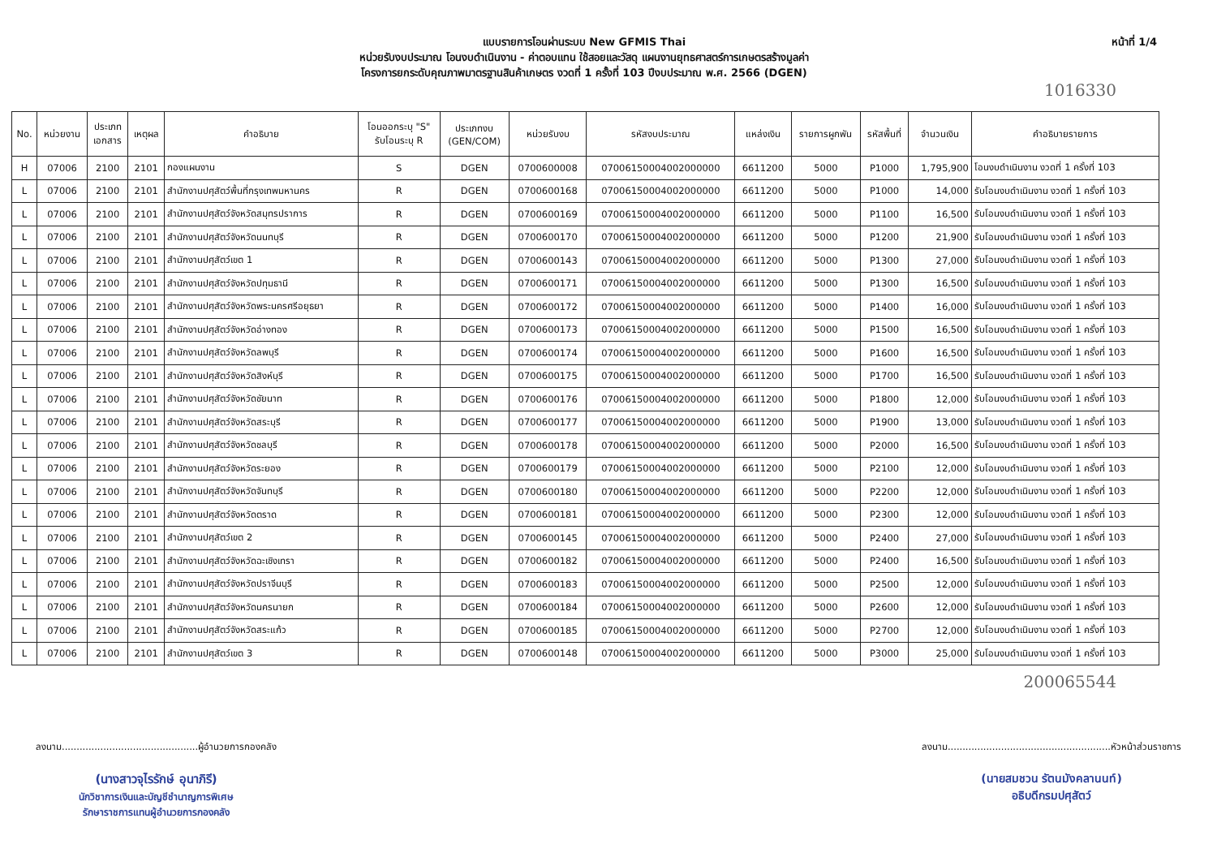แบบรายการโอนผ่านระบบ New GFMIS Thai
หน่วยรับงบประมาณ โอนงบดำเนินงาน - ค่าตอบแทน ใช้สอยและวัสดุ แผนงานยุทธศาสตร์การเกษตรสร้างมูลค่า
โครงการยกระดับคุณภาพมาตรฐานสินค้าเกษตร งวดที่ 1 ครั้งที่ 103 ปีงบประมาณ พ.ศ. 2566 (DGEN)
หน้าที่ 1/4
1016330
| No. | หน่วยงาน | ประเภท เอกสาร | เหตุผล | คำอธิบาย | โอนออกระบุ "S" รับโอนระบุ R | ประเภทงบ (GEN/COM) | หน่วยรับงบ | รหัสงบประมาณ | แหล่งเงิน | รายการผูกพัน | รหัสพื้นที่ | จำนวนเงิน | คำอธิบายรายการ |
| --- | --- | --- | --- | --- | --- | --- | --- | --- | --- | --- | --- | --- | --- |
| H | 07006 | 2100 | 2101 | กองแผนงาน | S | DGEN | 0700600008 | 07006150004002000000 | 6611200 | 5000 | P1000 | 1,795,900 | โอนงบดำเนินงาน งวดที่ 1 ครั้งที่ 103 |
| L | 07006 | 2100 | 2101 | สำนักงานปศุสัตว์พื้นที่กรุงเทพมหานคร | R | DGEN | 0700600168 | 07006150004002000000 | 6611200 | 5000 | P1000 | 14,000 | รับโอนงบดำเนินงาน งวดที่ 1 ครั้งที่ 103 |
| L | 07006 | 2100 | 2101 | สำนักงานปศุสัตว์จังหวัดสมุทรปราการ | R | DGEN | 0700600169 | 07006150004002000000 | 6611200 | 5000 | P1100 | 16,500 | รับโอนงบดำเนินงาน งวดที่ 1 ครั้งที่ 103 |
| L | 07006 | 2100 | 2101 | สำนักงานปศุสัตว์จังหวัดนนทบุรี | R | DGEN | 0700600170 | 07006150004002000000 | 6611200 | 5000 | P1200 | 21,900 | รับโอนงบดำเนินงาน งวดที่ 1 ครั้งที่ 103 |
| L | 07006 | 2100 | 2101 | สำนักงานปศุสัตว์เขต 1 | R | DGEN | 0700600143 | 07006150004002000000 | 6611200 | 5000 | P1300 | 27,000 | รับโอนงบดำเนินงาน งวดที่ 1 ครั้งที่ 103 |
| L | 07006 | 2100 | 2101 | สำนักงานปศุสัตว์จังหวัดปทุมธานี | R | DGEN | 0700600171 | 07006150004002000000 | 6611200 | 5000 | P1300 | 16,500 | รับโอนงบดำเนินงาน งวดที่ 1 ครั้งที่ 103 |
| L | 07006 | 2100 | 2101 | สำนักงานปศุสัตว์จังหวัดพระนครศรีอยุธยา | R | DGEN | 0700600172 | 07006150004002000000 | 6611200 | 5000 | P1400 | 16,000 | รับโอนงบดำเนินงาน งวดที่ 1 ครั้งที่ 103 |
| L | 07006 | 2100 | 2101 | สำนักงานปศุสัตว์จังหวัดอ่างทอง | R | DGEN | 0700600173 | 07006150004002000000 | 6611200 | 5000 | P1500 | 16,500 | รับโอนงบดำเนินงาน งวดที่ 1 ครั้งที่ 103 |
| L | 07006 | 2100 | 2101 | สำนักงานปศุสัตว์จังหวัดลพบุรี | R | DGEN | 0700600174 | 07006150004002000000 | 6611200 | 5000 | P1600 | 16,500 | รับโอนงบดำเนินงาน งวดที่ 1 ครั้งที่ 103 |
| L | 07006 | 2100 | 2101 | สำนักงานปศุสัตว์จังหวัดสิงห์บุรี | R | DGEN | 0700600175 | 07006150004002000000 | 6611200 | 5000 | P1700 | 16,500 | รับโอนงบดำเนินงาน งวดที่ 1 ครั้งที่ 103 |
| L | 07006 | 2100 | 2101 | สำนักงานปศุสัตว์จังหวัดชัยนาท | R | DGEN | 0700600176 | 07006150004002000000 | 6611200 | 5000 | P1800 | 12,000 | รับโอนงบดำเนินงาน งวดที่ 1 ครั้งที่ 103 |
| L | 07006 | 2100 | 2101 | สำนักงานปศุสัตว์จังหวัดสระบุรี | R | DGEN | 0700600177 | 07006150004002000000 | 6611200 | 5000 | P1900 | 13,000 | รับโอนงบดำเนินงาน งวดที่ 1 ครั้งที่ 103 |
| L | 07006 | 2100 | 2101 | สำนักงานปศุสัตว์จังหวัดชลบุรี | R | DGEN | 0700600178 | 07006150004002000000 | 6611200 | 5000 | P2000 | 16,500 | รับโอนงบดำเนินงาน งวดที่ 1 ครั้งที่ 103 |
| L | 07006 | 2100 | 2101 | สำนักงานปศุสัตว์จังหวัดระยอง | R | DGEN | 0700600179 | 07006150004002000000 | 6611200 | 5000 | P2100 | 12,000 | รับโอนงบดำเนินงาน งวดที่ 1 ครั้งที่ 103 |
| L | 07006 | 2100 | 2101 | สำนักงานปศุสัตว์จังหวัดจันทบุรี | R | DGEN | 0700600180 | 07006150004002000000 | 6611200 | 5000 | P2200 | 12,000 | รับโอนงบดำเนินงาน งวดที่ 1 ครั้งที่ 103 |
| L | 07006 | 2100 | 2101 | สำนักงานปศุสัตว์จังหวัดตราด | R | DGEN | 0700600181 | 07006150004002000000 | 6611200 | 5000 | P2300 | 12,000 | รับโอนงบดำเนินงาน งวดที่ 1 ครั้งที่ 103 |
| L | 07006 | 2100 | 2101 | สำนักงานปศุสัตว์เขต 2 | R | DGEN | 0700600145 | 07006150004002000000 | 6611200 | 5000 | P2400 | 27,000 | รับโอนงบดำเนินงาน งวดที่ 1 ครั้งที่ 103 |
| L | 07006 | 2100 | 2101 | สำนักงานปศุสัตว์จังหวัดฉะเชิงเทรา | R | DGEN | 0700600182 | 07006150004002000000 | 6611200 | 5000 | P2400 | 16,500 | รับโอนงบดำเนินงาน งวดที่ 1 ครั้งที่ 103 |
| L | 07006 | 2100 | 2101 | สำนักงานปศุสัตว์จังหวัดปราจีนบุรี | R | DGEN | 0700600183 | 07006150004002000000 | 6611200 | 5000 | P2500 | 12,000 | รับโอนงบดำเนินงาน งวดที่ 1 ครั้งที่ 103 |
| L | 07006 | 2100 | 2101 | สำนักงานปศุสัตว์จังหวัดนครนายก | R | DGEN | 0700600184 | 07006150004002000000 | 6611200 | 5000 | P2600 | 12,000 | รับโอนงบดำเนินงาน งวดที่ 1 ครั้งที่ 103 |
| L | 07006 | 2100 | 2101 | สำนักงานปศุสัตว์จังหวัดสระแก้ว | R | DGEN | 0700600185 | 07006150004002000000 | 6611200 | 5000 | P2700 | 12,000 | รับโอนงบดำเนินงาน งวดที่ 1 ครั้งที่ 103 |
| L | 07006 | 2100 | 2101 | สำนักงานปศุสัตว์เขต 3 | R | DGEN | 0700600148 | 07006150004002000000 | 6611200 | 5000 | P3000 | 25,000 | รับโอนงบดำเนินงาน งวดที่ 1 ครั้งที่ 103 |
200065544
ลงนาม..............................................ผู้อำนวยการกองคลัง
(นางสาวจุไรรักษ์ อุนาภิรี)
นักวิชาการเงินและบัญชีชำนาญการพิเศษ
รักษาราชการแทนผู้อำนวยการกองคลัง
ลงนาม.......................................................หัวหน้าส่วนราชการ
(นายสมชวน รัตนมังคลานนท์)
อธิบดีกรมปศุสัตว์